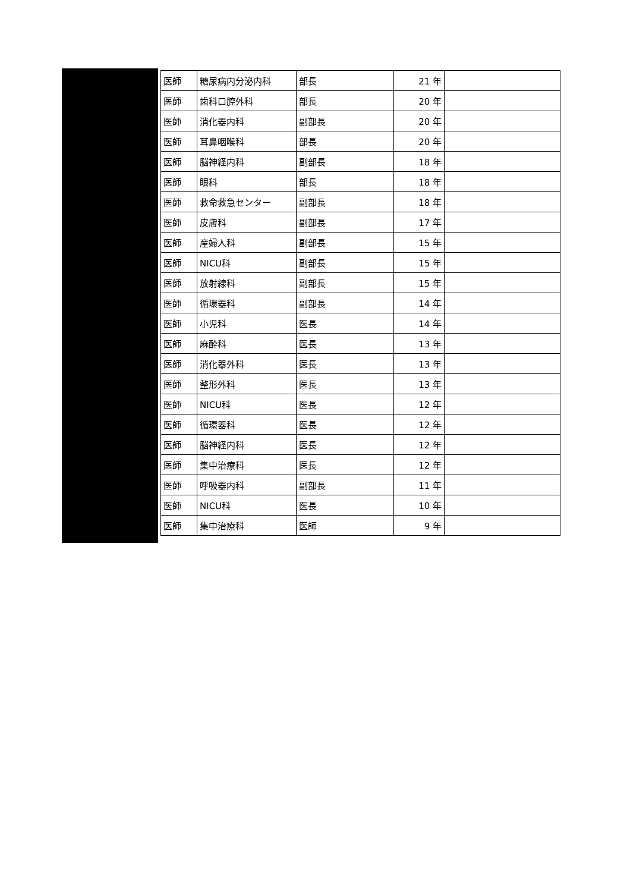| 医師 | 糖尿病内分泌内科 | 部長 | 21 年 | |
| 医師 | 歯科口腔外科 | 部長 | 20 年 | |
| 医師 | 消化器内科 | 副部長 | 20 年 | |
| 医師 | 耳鼻咽喉科 | 部長 | 20 年 | |
| 医師 | 脳神経内科 | 副部長 | 18 年 | |
| 医師 | 眼科 | 部長 | 18 年 | |
| 医師 | 救命救急センター | 副部長 | 18 年 | |
| 医師 | 皮膚科 | 副部長 | 17 年 | |
| 医師 | 産婦人科 | 副部長 | 15 年 | |
| 医師 | NICU科 | 副部長 | 15 年 | |
| 医師 | 放射線科 | 副部長 | 15 年 | |
| 医師 | 循環器科 | 副部長 | 14 年 | |
| 医師 | 小児科 | 医長 | 14 年 | |
| 医師 | 麻酔科 | 医長 | 13 年 | |
| 医師 | 消化器外科 | 医長 | 13 年 | |
| 医師 | 整形外科 | 医長 | 13 年 | |
| 医師 | NICU科 | 医長 | 12 年 | |
| 医師 | 循環器科 | 医長 | 12 年 | |
| 医師 | 脳神経内科 | 医長 | 12 年 | |
| 医師 | 集中治療科 | 医長 | 12 年 | |
| 医師 | 呼吸器内科 | 副部長 | 11 年 | |
| 医師 | NICU科 | 医長 | 10 年 | |
| 医師 | 集中治療科 | 医師 | 9 年 | |